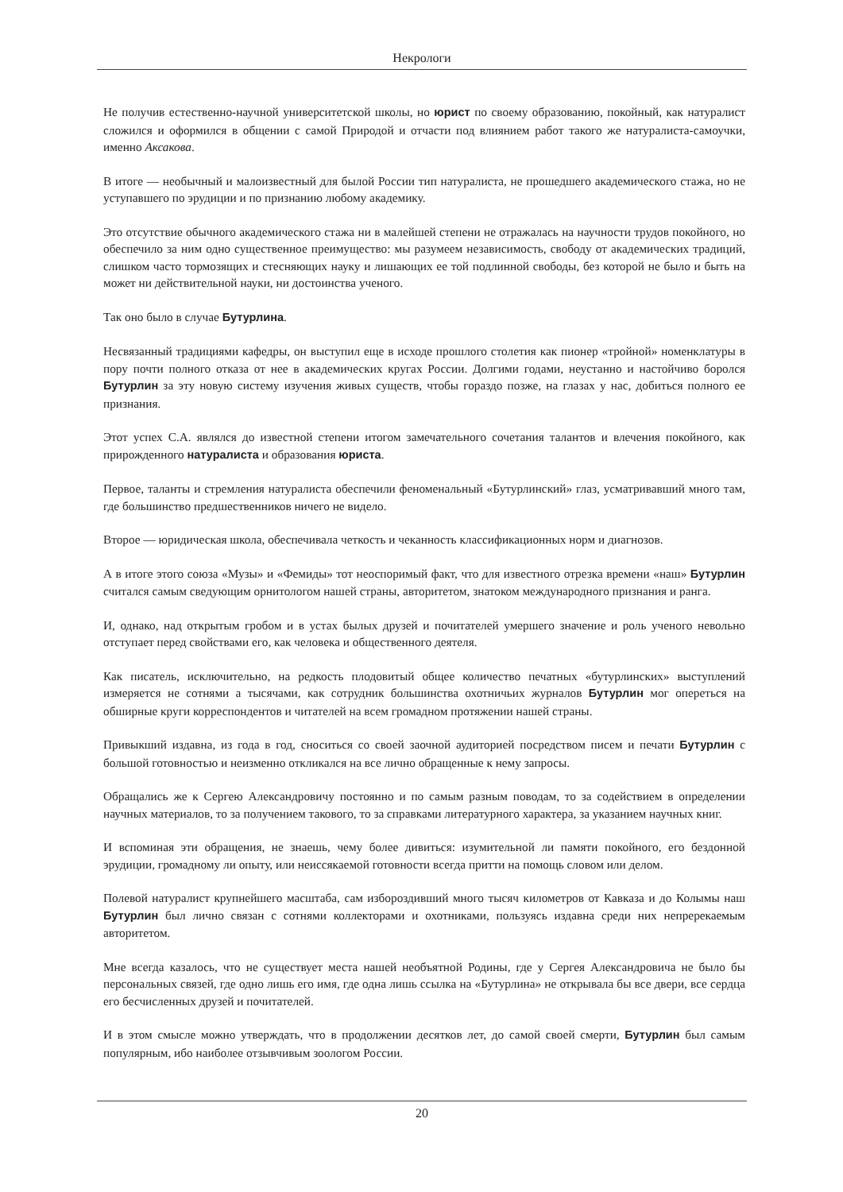Некрологи
Не получив естественно-научной университетской школы, но юрист по своему образованию, покойный, как натуралист сложился и оформился в общении с самой Природой и отчасти под влиянием работ такого же натуралиста-самоучки, именно Аксакова.
В итоге — необычный и малоизвестный для былой России тип натуралиста, не прошедшего академического стажа, но не уступавшего по эрудиции и по признанию любому академику.
Это отсутствие обычного академического стажа ни в малейшей степени не отражалась на научности трудов покойного, но обеспечило за ним одно существенное преимущество: мы разумеем независимость, свободу от академических традиций, слишком часто тормозящих и стесняющих науку и лишающих ее той подлинной свободы, без которой не было и быть на может ни действительной науки, ни достоинства ученого.
Так оно было в случае Бутурлина.
Несвязанный традициями кафедры, он выступил еще в исходе прошлого столетия как пионер «тройной» номенклатуры в пору почти полного отказа от нее в академических кругах России. Долгими годами, неустанно и настойчиво боролся Бутурлин за эту новую систему изучения живых существ, чтобы гораздо позже, на глазах у нас, добиться полного ее признания.
Этот успех С.А. являлся до известной степени итогом замечательного сочетания талантов и влечения покойного, как прирожденного натуралиста и образования юриста.
Первое, таланты и стремления натуралиста обеспечили феноменальный «Бутурлинский» глаз, усматривавший много там, где большинство предшественников ничего не видело.
Второе — юридическая школа, обеспечивала четкость и чеканность классификационных норм и диагнозов.
А в итоге этого союза «Музы» и «Фемиды» тот неоспоримый факт, что для известного отрезка времени «наш» Бутурлин считался самым сведующим орнитологом нашей страны, авторитетом, знатоком международного признания и ранга.
И, однако, над открытым гробом и в устах былых друзей и почитателей умершего значение и роль ученого невольно отступает перед свойствами его, как человека и общественного деятеля.
Как писатель, исключительно, на редкость плодовитый общее количество печатных «бутурлинских» выступлений измеряется не сотнями а тысячами, как сотрудник большинства охотничьих журналов Бутурлин мог опереться на обширные круги корреспондентов и читателей на всем громадном протяжении нашей страны.
Привыкший издавна, из года в год, сноситься со своей заочной аудиторией посредством писем и печати Бутурлин с большой готовностью и неизменно откликался на все лично обращенные к нему запросы.
Обращались же к Сергею Александровичу постоянно и по самым разным поводам, то за содействием в определении научных материалов, то за получением такового, то за справками литературного характера, за указанием научных книг.
И вспоминая эти обращения, не знаешь, чему более дивиться: изумительной ли памяти покойного, его бездонной эрудиции, громадному ли опыту, или неиссякаемой готовности всегда притти на помощь словом или делом.
Полевой натуралист крупнейшего масштаба, сам избороздивший много тысяч километров от Кавказа и до Колымы наш Бутурлин был лично связан с сотнями коллекторами и охотниками, пользуясь издавна среди них непререкаемым авторитетом.
Мне всегда казалось, что не существует места нашей необъятной Родины, где у Сергея Александровича не было бы персональных связей, где одно лишь его имя, где одна лишь ссылка на «Бутурлина» не открывала бы все двери, все сердца его бесчисленных друзей и почитателей.
И в этом смысле можно утверждать, что в продолжении десятков лет, до самой своей смерти, Бутурлин был самым популярным, ибо наиболее отзывчивым зоологом России.
20